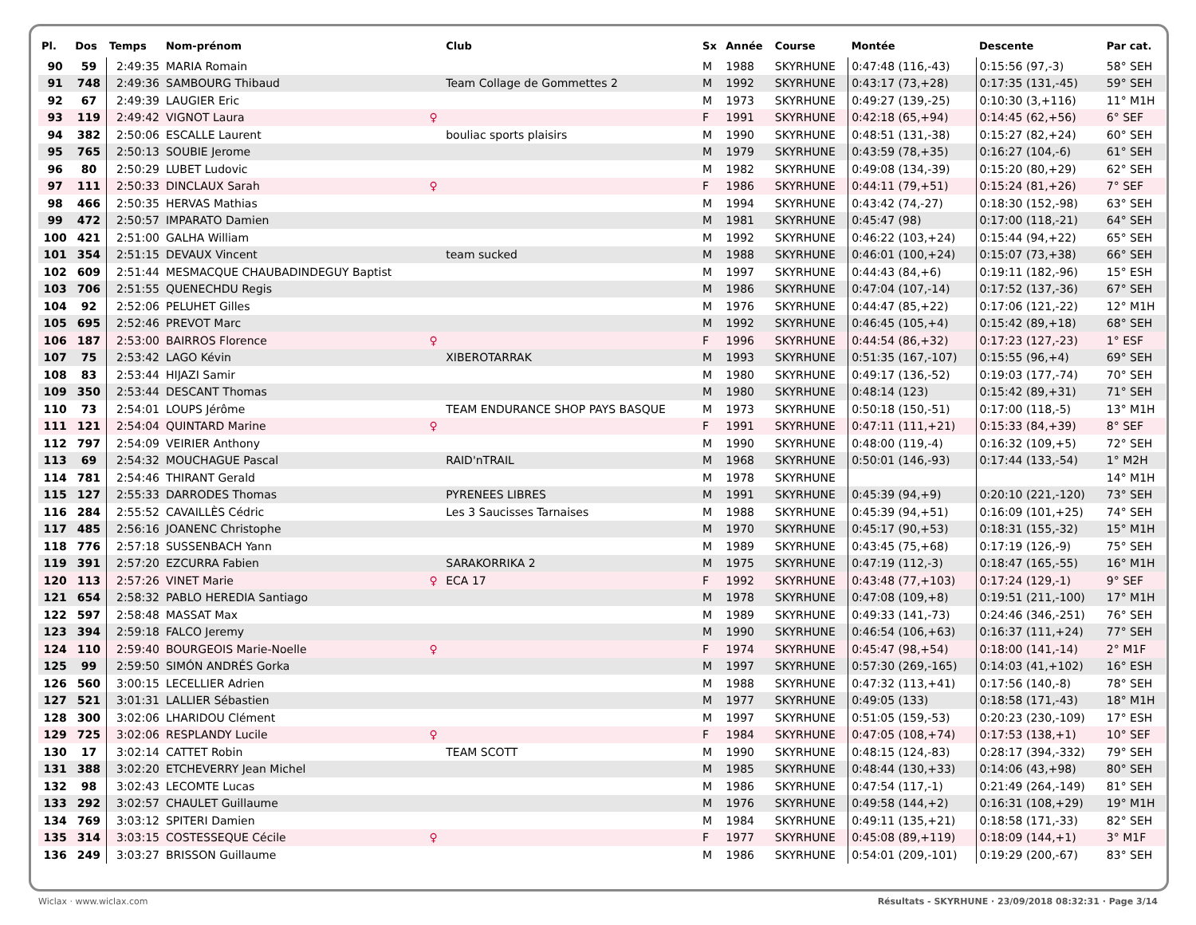| Pl. | Dos | Temps | Nom-prénom | | Club | Sx | Année | Course | Montée | Descente | Par cat. |
| --- | --- | --- | --- | --- | --- | --- | --- | --- | --- | --- | --- |
| 90 | 59 | 2:49:35 | MARIA Romain | | | M | 1988 | SKYRHUNE | 0:47:48 (116,-43) | 0:15:56 (97,-3) | 58° SEH |
| 91 | 748 | 2:49:36 | SAMBOURG Thibaud | | Team Collage de Gommettes 2 | M | 1992 | SKYRHUNE | 0:43:17 (73,+28) | 0:17:35 (131,-45) | 59° SEH |
| 92 | 67 | 2:49:39 | LAUGIER Eric | | | M | 1973 | SKYRHUNE | 0:49:27 (139,-25) | 0:10:30 (3,+116) | 11° M1H |
| 93 | 119 | 2:49:42 | VIGNOT Laura | ♀ | | F | 1991 | SKYRHUNE | 0:42:18 (65,+94) | 0:14:45 (62,+56) | 6° SEF |
| 94 | 382 | 2:50:06 | ESCALLE Laurent | | bouliac sports plaisirs | M | 1990 | SKYRHUNE | 0:48:51 (131,-38) | 0:15:27 (82,+24) | 60° SEH |
| 95 | 765 | 2:50:13 | SOUBIE Jerome | | | M | 1979 | SKYRHUNE | 0:43:59 (78,+35) | 0:16:27 (104,-6) | 61° SEH |
| 96 | 80 | 2:50:29 | LUBET Ludovic | | | M | 1982 | SKYRHUNE | 0:49:08 (134,-39) | 0:15:20 (80,+29) | 62° SEH |
| 97 | 111 | 2:50:33 | DINCLAUX Sarah | ♀ | | F | 1986 | SKYRHUNE | 0:44:11 (79,+51) | 0:15:24 (81,+26) | 7° SEF |
| 98 | 466 | 2:50:35 | HERVAS Mathias | | | M | 1994 | SKYRHUNE | 0:43:42 (74,-27) | 0:18:30 (152,-98) | 63° SEH |
| 99 | 472 | 2:50:57 | IMPARATO Damien | | | M | 1981 | SKYRHUNE | 0:45:47 (98) | 0:17:00 (118,-21) | 64° SEH |
| 100 | 421 | 2:51:00 | GALHA William | | | M | 1992 | SKYRHUNE | 0:46:22 (103,+24) | 0:15:44 (94,+22) | 65° SEH |
| 101 | 354 | 2:51:15 | DEVAUX Vincent | | team sucked | M | 1988 | SKYRHUNE | 0:46:01 (100,+24) | 0:15:07 (73,+38) | 66° SEH |
| 102 | 609 | 2:51:44 | MESMACQUE CHAUBADINDEGUY Baptist | | | M | 1997 | SKYRHUNE | 0:44:43 (84,+6) | 0:19:11 (182,-96) | 15° ESH |
| 103 | 706 | 2:51:55 | QUENECHDU Regis | | | M | 1986 | SKYRHUNE | 0:47:04 (107,-14) | 0:17:52 (137,-36) | 67° SEH |
| 104 | 92 | 2:52:06 | PELUHET Gilles | | | M | 1976 | SKYRHUNE | 0:44:47 (85,+22) | 0:17:06 (121,-22) | 12° M1H |
| 105 | 695 | 2:52:46 | PREVOT Marc | | | M | 1992 | SKYRHUNE | 0:46:45 (105,+4) | 0:15:42 (89,+18) | 68° SEH |
| 106 | 187 | 2:53:00 | BAIRROS Florence | ♀ | | F | 1996 | SKYRHUNE | 0:44:54 (86,+32) | 0:17:23 (127,-23) | 1° ESF |
| 107 | 75 | 2:53:42 | LAGO Kévin | | XIBEROTARRAK | M | 1993 | SKYRHUNE | 0:51:35 (167,-107) | 0:15:55 (96,+4) | 69° SEH |
| 108 | 83 | 2:53:44 | HIJAZI Samir | | | M | 1980 | SKYRHUNE | 0:49:17 (136,-52) | 0:19:03 (177,-74) | 70° SEH |
| 109 | 350 | 2:53:44 | DESCANT Thomas | | | M | 1980 | SKYRHUNE | 0:48:14 (123) | 0:15:42 (89,+31) | 71° SEH |
| 110 | 73 | 2:54:01 | LOUPS Jérôme | | TEAM ENDURANCE SHOP PAYS BASQUE | M | 1973 | SKYRHUNE | 0:50:18 (150,-51) | 0:17:00 (118,-5) | 13° M1H |
| 111 | 121 | 2:54:04 | QUINTARD Marine | ♀ | | F | 1991 | SKYRHUNE | 0:47:11 (111,+21) | 0:15:33 (84,+39) | 8° SEF |
| 112 | 797 | 2:54:09 | VEIRIER Anthony | | | M | 1990 | SKYRHUNE | 0:48:00 (119,-4) | 0:16:32 (109,+5) | 72° SEH |
| 113 | 69 | 2:54:32 | MOUCHAGUE Pascal | | RAID'nTRAIL | M | 1968 | SKYRHUNE | 0:50:01 (146,-93) | 0:17:44 (133,-54) | 1° M2H |
| 114 | 781 | 2:54:46 | THIRANT Gerald | | | M | 1978 | SKYRHUNE | | | 14° M1H |
| 115 | 127 | 2:55:33 | DARRODES Thomas | | PYRENEES LIBRES | M | 1991 | SKYRHUNE | 0:45:39 (94,+9) | 0:20:10 (221,-120) | 73° SEH |
| 116 | 284 | 2:55:52 | CAVAILLÈS Cédric | | Les 3 Saucisses Tarnaises | M | 1988 | SKYRHUNE | 0:45:39 (94,+51) | 0:16:09 (101,+25) | 74° SEH |
| 117 | 485 | 2:56:16 | JOANENC Christophe | | | M | 1970 | SKYRHUNE | 0:45:17 (90,+53) | 0:18:31 (155,-32) | 15° M1H |
| 118 | 776 | 2:57:18 | SUSSENBACH Yann | | | M | 1989 | SKYRHUNE | 0:43:45 (75,+68) | 0:17:19 (126,-9) | 75° SEH |
| 119 | 391 | 2:57:20 | EZCURRA Fabien | | SARAKORRIKA 2 | M | 1975 | SKYRHUNE | 0:47:19 (112,-3) | 0:18:47 (165,-55) | 16° M1H |
| 120 | 113 | 2:57:26 | VINET Marie | ♀ | ECA 17 | F | 1992 | SKYRHUNE | 0:43:48 (77,+103) | 0:17:24 (129,-1) | 9° SEF |
| 121 | 654 | 2:58:32 | PABLO HEREDIA Santiago | | | M | 1978 | SKYRHUNE | 0:47:08 (109,+8) | 0:19:51 (211,-100) | 17° M1H |
| 122 | 597 | 2:58:48 | MASSAT Max | | | M | 1989 | SKYRHUNE | 0:49:33 (141,-73) | 0:24:46 (346,-251) | 76° SEH |
| 123 | 394 | 2:59:18 | FALCO Jeremy | | | M | 1990 | SKYRHUNE | 0:46:54 (106,+63) | 0:16:37 (111,+24) | 77° SEH |
| 124 | 110 | 2:59:40 | BOURGEOIS Marie-Noelle | ♀ | | F | 1974 | SKYRHUNE | 0:45:47 (98,+54) | 0:18:00 (141,-14) | 2° M1F |
| 125 | 99 | 2:59:50 | SIMÓN ANDRÉS Gorka | | | M | 1997 | SKYRHUNE | 0:57:30 (269,-165) | 0:14:03 (41,+102) | 16° ESH |
| 126 | 560 | 3:00:15 | LECELLIER Adrien | | | M | 1988 | SKYRHUNE | 0:47:32 (113,+41) | 0:17:56 (140,-8) | 78° SEH |
| 127 | 521 | 3:01:31 | LALLIER Sébastien | | | M | 1977 | SKYRHUNE | 0:49:05 (133) | 0:18:58 (171,-43) | 18° M1H |
| 128 | 300 | 3:02:06 | LHARIDOU Clément | | | M | 1997 | SKYRHUNE | 0:51:05 (159,-53) | 0:20:23 (230,-109) | 17° ESH |
| 129 | 725 | 3:02:06 | RESPLANDY Lucile | ♀ | | F | 1984 | SKYRHUNE | 0:47:05 (108,+74) | 0:17:53 (138,+1) | 10° SEF |
| 130 | 17 | 3:02:14 | CATTET Robin | | TEAM SCOTT | M | 1990 | SKYRHUNE | 0:48:15 (124,-83) | 0:28:17 (394,-332) | 79° SEH |
| 131 | 388 | 3:02:20 | ETCHEVERRY Jean Michel | | | M | 1985 | SKYRHUNE | 0:48:44 (130,+33) | 0:14:06 (43,+98) | 80° SEH |
| 132 | 98 | 3:02:43 | LECOMTE Lucas | | | M | 1986 | SKYRHUNE | 0:47:54 (117,-1) | 0:21:49 (264,-149) | 81° SEH |
| 133 | 292 | 3:02:57 | CHAULET Guillaume | | | M | 1976 | SKYRHUNE | 0:49:58 (144,+2) | 0:16:31 (108,+29) | 19° M1H |
| 134 | 769 | 3:03:12 | SPITERI Damien | | | M | 1984 | SKYRHUNE | 0:49:11 (135,+21) | 0:18:58 (171,-33) | 82° SEH |
| 135 | 314 | 3:03:15 | COSTESSEQUE Cécile | ♀ | | F | 1977 | SKYRHUNE | 0:45:08 (89,+119) | 0:18:09 (144,+1) | 3° M1F |
| 136 | 249 | 3:03:27 | BRISSON Guillaume | | | M | 1986 | SKYRHUNE | 0:54:01 (209,-101) | 0:19:29 (200,-67) | 83° SEH |
Wiclax · www.wiclax.com Résultats - SKYRHUNE · 23/09/2018 08:32:31 · Page 3/14